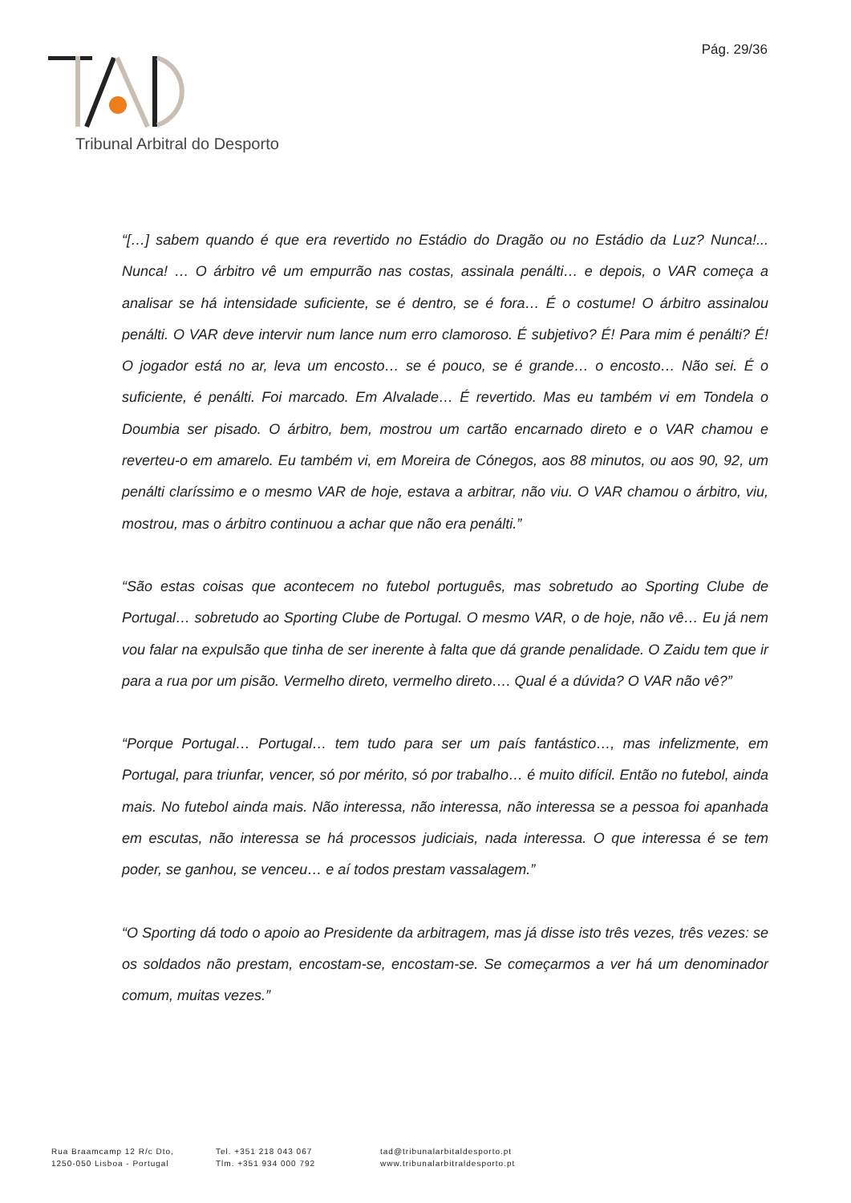Pág. 29/36
Tribunal Arbitral do Desporto
“[…] sabem quando é que era revertido no Estádio do Dragão ou no Estádio da Luz? Nunca!... Nunca! … O árbitro vê um empurrão nas costas, assinala penálti… e depois, o VAR começa a analisar se há intensidade suficiente, se é dentro, se é fora… É o costume! O árbitro assinalou penálti. O VAR deve intervir num lance num erro clamoroso. É subjetivo? É! Para mim é penálti? É! O jogador está no ar, leva um encosto… se é pouco, se é grande… o encosto… Não sei. É o suficiente, é penálti. Foi marcado. Em Alvalade… É revertido. Mas eu também vi em Tondela o Doumbia ser pisado. O árbitro, bem, mostrou um cartão encarnado direto e o VAR chamou e reverteu-o em amarelo. Eu também vi, em Moreira de Cónegos, aos 88 minutos, ou aos 90, 92, um penálti claríssimo e o mesmo VAR de hoje, estava a arbitrar, não viu. O VAR chamou o árbitro, viu, mostrou, mas o árbitro continuou a achar que não era penálti.”
“São estas coisas que acontecem no futebol português, mas sobretudo ao Sporting Clube de Portugal… sobretudo ao Sporting Clube de Portugal. O mesmo VAR, o de hoje, não vê… Eu já nem vou falar na expulsão que tinha de ser inerente à falta que dá grande penalidade. O Zaidu tem que ir para a rua por um pisão. Vermelho direto, vermelho direto…. Qual é a dúvida? O VAR não vê?”
“Porque Portugal… Portugal… tem tudo para ser um país fantástico…, mas infelizmente, em Portugal, para triunfar, vencer, só por mérito, só por trabalho… é muito difícil. Então no futebol, ainda mais. No futebol ainda mais. Não interessa, não interessa, não interessa se a pessoa foi apanhada em escutas, não interessa se há processos judiciais, nada interessa. O que interessa é se tem poder, se ganhou, se venceu… e aí todos prestam vassalagem.”
“O Sporting dá todo o apoio ao Presidente da arbitragem, mas já disse isto três vezes, três vezes: se os soldados não prestam, encostam-se, encostam-se. Se começarmos a ver há um denominador comum, muitas vezes.”
Rua Braamcamp 12 R/c Dto,
1250-050 Lisboa - Portugal
Tel. +351 218 043 067
Tlm. +351 934 000 792
tad@tribunalarbitaldesporto.pt
www.tribunalarbitraldesporto.pt